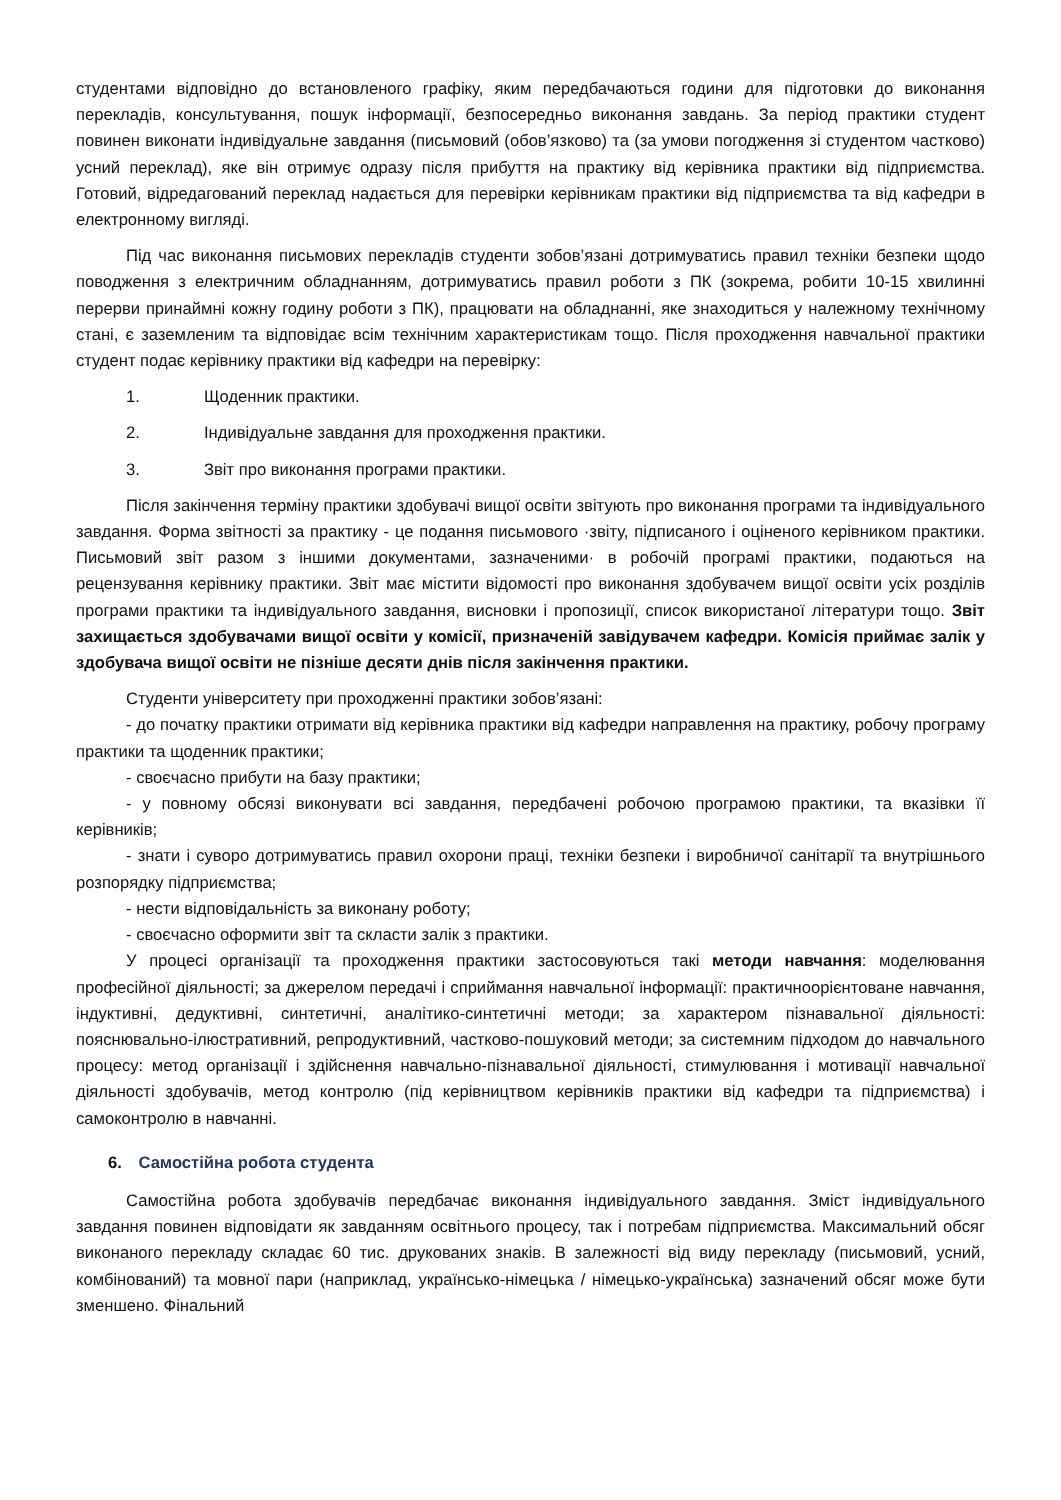студентами відповідно до встановленого графіку, яким передбачаються години для підготовки до виконання перекладів, консультування, пошук інформації, безпосередньо виконання завдань. За період практики студент повинен виконати індивідуальне завдання (письмовий (обов’язково) та (за умови погодження зі студентом частково) усний переклад), яке він отримує одразу після прибуття на практику від керівника практики від підприємства. Готовий, відредагований переклад надається для перевірки керівникам практики від підприємства та від кафедри в електронному вигляді.
Під час виконання письмових перекладів студенти зобов’язані дотримуватись правил техніки безпеки щодо поводження з електричним обладнанням, дотримуватись правил роботи з ПК (зокрема, робити 10-15 хвилинні перерви принаймні кожну годину роботи з ПК), працювати на обладнанні, яке знаходиться у належному технічному стані, є заземленим та відповідає всім технічним характеристикам тощо. Після проходження навчальної практики студент подає керівнику практики від кафедри на перевірку:
1. Щоденник практики.
2. Індивідуальне завдання для проходження практики.
3. Звіт про виконання програми практики.
Після закінчення терміну практики здобувачі вищої освіти звітують про виконання програми та індивідуального завдання. Форма звітності за практику - це подання письмового ·звіту, підписаного і оціненого керівником практики. Письмовий звіт разом з іншими документами, зазначеними· в робочій програмі практики, подаються на рецензування керівнику практики. Звіт має містити відомості про виконання здобувачем вищої освіти усіх розділів програми практики та індивідуального завдання, висновки і пропозиції, список використаної літератури тощо. Звіт захищається здобувачами вищої освіти у комісії, призначеній завідувачем кафедри. Комісія приймає залік у здобувача вищої освіти не пізніше десяти днів після закінчення практики.
Студенти університету при проходженні практики зобов’язані:
- до початку практики отримати від керівника практики від кафедри направлення на практику, робочу програму практики та щоденник практики;
- своєчасно прибути на базу практики;
- у повному обсязі виконувати всі завдання, передбачені робочою програмою практики, та вказівки її керівників;
- знати і суворо дотримуватись правил охорони праці, техніки безпеки і виробничої санітарії та внутрішнього розпорядку підприємства;
- нести відповідальність за виконану роботу;
- своєчасно оформити звіт та скласти залік з практики.
У процесі організації та проходження практики застосовуються такі методи навчання: моделювання професійної діяльності; за джерелом передачі і сприймання навчальної інформації: практичноорієнтоване навчання, індуктивні, дедуктивні, синтетичні, аналітико-синтетичні методи; за характером пізнавальної діяльності: пояснювально-ілюстративний, репродуктивний, частково-пошуковий методи; за системним підходом до навчального процесу: метод організації і здійснення навчально-пізнавальної діяльності, стимулювання і мотивації навчальної діяльності здобувачів, метод контролю (під керівництвом керівників практики від кафедри та підприємства) і самоконтролю в навчанні.
6. Самостійна робота студента
Самостійна робота здобувачів передбачає виконання індивідуального завдання. Зміст індивідуального завдання повинен відповідати як завданням освітнього процесу, так і потребам підприємства. Максимальний обсяг виконаного перекладу складає 60 тис. друкованих знаків. В залежності від виду перекладу (письмовий, усний, комбінований) та мовної пари (наприклад, українсько-німецька / німецько-українська) зазначений обсяг може бути зменшено. Фінальний